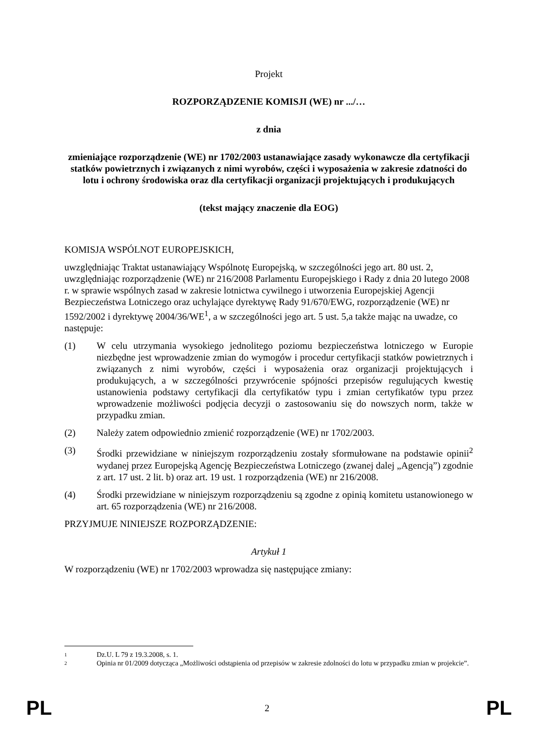Projekt
ROZPORZĄDZENIE KOMISJI (WE) nr .../…
z dnia
zmieniające rozporządzenie (WE) nr 1702/2003 ustanawiające zasady wykonawcze dla certyfikacji statków powietrznych i związanych z nimi wyrobów, części i wyposażenia w zakresie zdatności do lotu i ochrony środowiska oraz dla certyfikacji organizacji projektujących i produkujących
(tekst mający znaczenie dla EOG)
KOMISJA WSPÓLNOT EUROPEJSKICH,
uwzględniając Traktat ustanawiający Wspólnotę Europejską, w szczególności jego art. 80 ust. 2,
uwzględniając rozporządzenie (WE) nr 216/2008 Parlamentu Europejskiego i Rady z dnia 20 lutego 2008 r. w sprawie wspólnych zasad w zakresie lotnictwa cywilnego i utworzenia Europejskiej Agencji Bezpieczeństwa Lotniczego oraz uchylające dyrektywę Rady 91/670/EWG, rozporządzenie (WE) nr 1592/2002 i dyrektywę 2004/36/WE<sup>1</sup>, a w szczególności jego art. 5 ust. 5,a także mając na uwadze, co następuje:
(1) W celu utrzymania wysokiego jednolitego poziomu bezpieczeństwa lotniczego w Europie niezbędne jest wprowadzenie zmian do wymogów i procedur certyfikacji statków powietrznych i związanych z nimi wyrobów, części i wyposażenia oraz organizacji projektujących i produkujących, a w szczególności przywrócenie spójności przepisów regulujących kwestię ustanowienia podstawy certyfikacji dla certyfikatów typu i zmian certyfikatów typu przez wprowadzenie możliwości podjęcia decyzji o zastosowaniu się do nowszych norm, także w przypadku zmian.
(2) Należy zatem odpowiednio zmienić rozporządzenie (WE) nr 1702/2003.
(3) Środki przewidziane w niniejszym rozporządzeniu zostały sformułowane na podstawie opinii<sup>2</sup> wydanej przez Europejską Agencję Bezpieczeństwa Lotniczego (zwanej dalej „Agencją”) zgodnie z art. 17 ust. 2 lit. b) oraz art. 19 ust. 1 rozporządzenia (WE) nr 216/2008.
(4) Środki przewidziane w niniejszym rozporządzeniu są zgodne z opinią komitetu ustanowionego w art. 65 rozporządzenia (WE) nr 216/2008.
PRZYJMUJE NINIEJSZE ROZPORZĄDZENIE:
Artykuł 1
W rozporządzeniu (WE) nr 1702/2003 wprowadza się następujące zmiany:
1 Dz.U. L 79 z 19.3.2008, s. 1.
2 Opinia nr 01/2009 dotycząca „Możliwości odstąpienia od przepisów w zakresie zdolności do lotu w przypadku zmian w projekcie”.
PL 2 PL